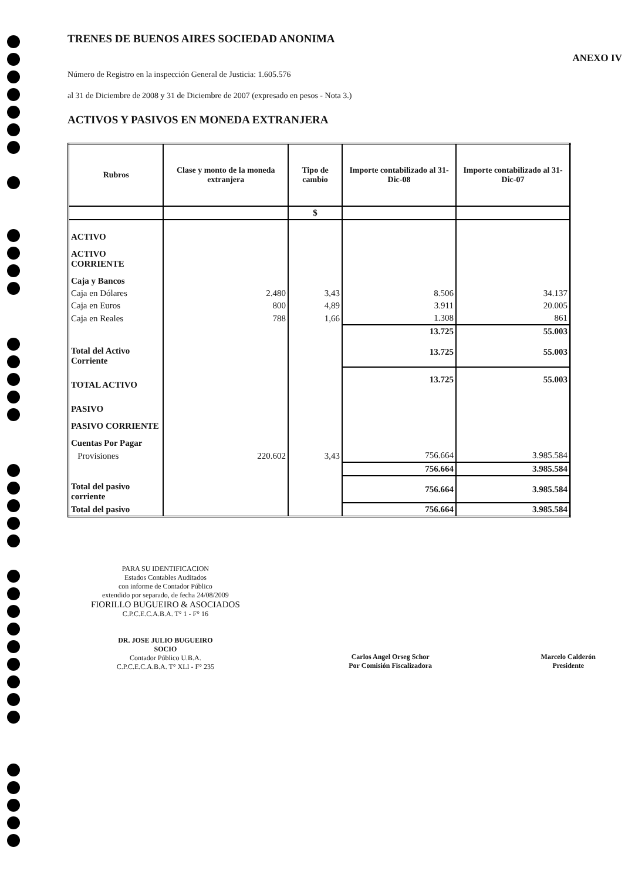TRENES DE BUENOS AIRES SOCIEDAD ANONIMA
ANEXO IV
Número de Registro en la inspección General de Justicia: 1.605.576
al 31 de Diciembre de 2008 y 31 de Diciembre de 2007 (expresado en pesos - Nota 3.)
ACTIVOS Y PASIVOS EN MONEDA EXTRANJERA
| Rubros | Clase y monto de la moneda extranjera | Tipo de cambio | Importe contabilizado al 31-Dic-08 | Importe contabilizado al 31-Dic-07 |
| --- | --- | --- | --- | --- |
| | | $ | | |
| ACTIVO | | | | |
| ACTIVO CORRIENTE | | | | |
| Caja y Bancos | | | | |
| Caja en Dólares | 2.480 | 3,43 | 8.506 | 34.137 |
| Caja en Euros | 800 | 4,89 | 3.911 | 20.005 |
| Caja en Reales | 788 | 1,66 | 1.308 | 861 |
| | | | 13.725 | 55.003 |
| Total del Activo Corriente | | | 13.725 | 55.003 |
| TOTAL ACTIVO | | | 13.725 | 55.003 |
| PASIVO | | | | |
| PASIVO CORRIENTE | | | | |
| Cuentas Por Pagar | | | | |
| Provisiones | 220.602 | 3,43 | 756.664 | 3.985.584 |
| | | | 756.664 | 3.985.584 |
| Total del pasivo corriente | | | 756.664 | 3.985.584 |
| Total del pasivo | | | 756.664 | 3.985.584 |
PARA SU IDENTIFICACION
Estados Contables Auditados
con informe de Contador Público
extendido por separado, de fecha 24/08/2009
FIORILLO BUGUEIRO & ASOCIADOS
C.P.C.E.C.A.B.A. T° 1 - F° 16
DR. JOSE JULIO BUGUEIRO
SOCIO
Contador Público U.B.A.
C.P.C.E.C.A.B.A. T° XLI - F° 235
Carlos Angel Orseg Schor
Por Comisión Fiscalizadora
Marcelo Calderón
Presidente